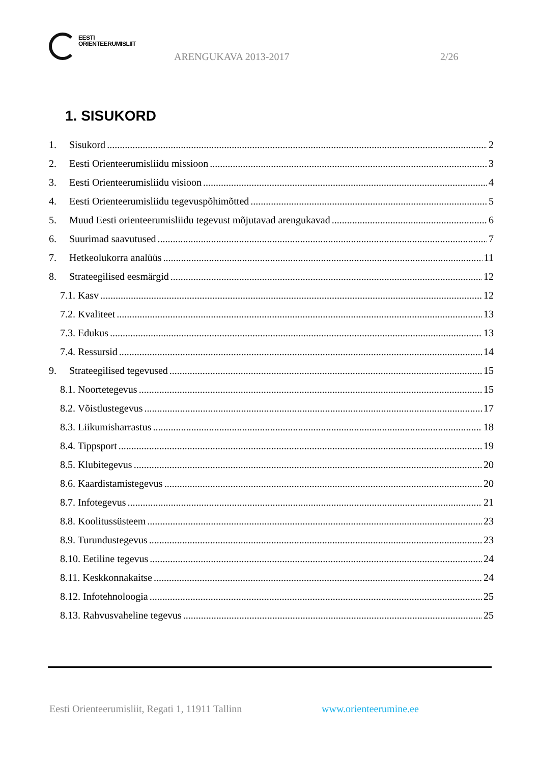EESTI
ORIENTEERUMISLIIT
ARENGUKAVA 2013-2017 2/26
1. SISUKORD
1. Sisukord 2
2. Eesti Orienteerumisliidu missioon 3
3. Eesti Orienteerumisliidu visioon 4
4. Eesti Orienteerumisliidu tegevuspõhimõtted 5
5. Muud Eesti orienteerumisliidu tegevust mõjutavad arengukavad 6
6. Suurimad saavutused 7
7. Hetkeolukorra analüüs 11
8. Strateegilised eesmärgid 12
7.1. Kasv 12
7.2. Kvaliteet 13
7.3. Edukus 13
7.4. Ressursid 14
9. Strateegilised tegevused 15
8.1. Noortetegevus 15
8.2. Võistlustegevus 17
8.3. Liikumisharrastus 18
8.4. Tippsport 19
8.5. Klubitegevus 20
8.6. Kaardistamistegevus 20
8.7. Infotegevus 21
8.8. Koolitussüsteem 23
8.9. Turundustegevus 23
8.10. Eetiline tegevus 24
8.11. Keskkonnakaitse 24
8.12. Infotehnoloogia 25
8.13. Rahvusvaheline tegevus 25
Eesti Orienteerumisliit, Regati 1, 11911 Tallinn
www.orienteerumine.ee